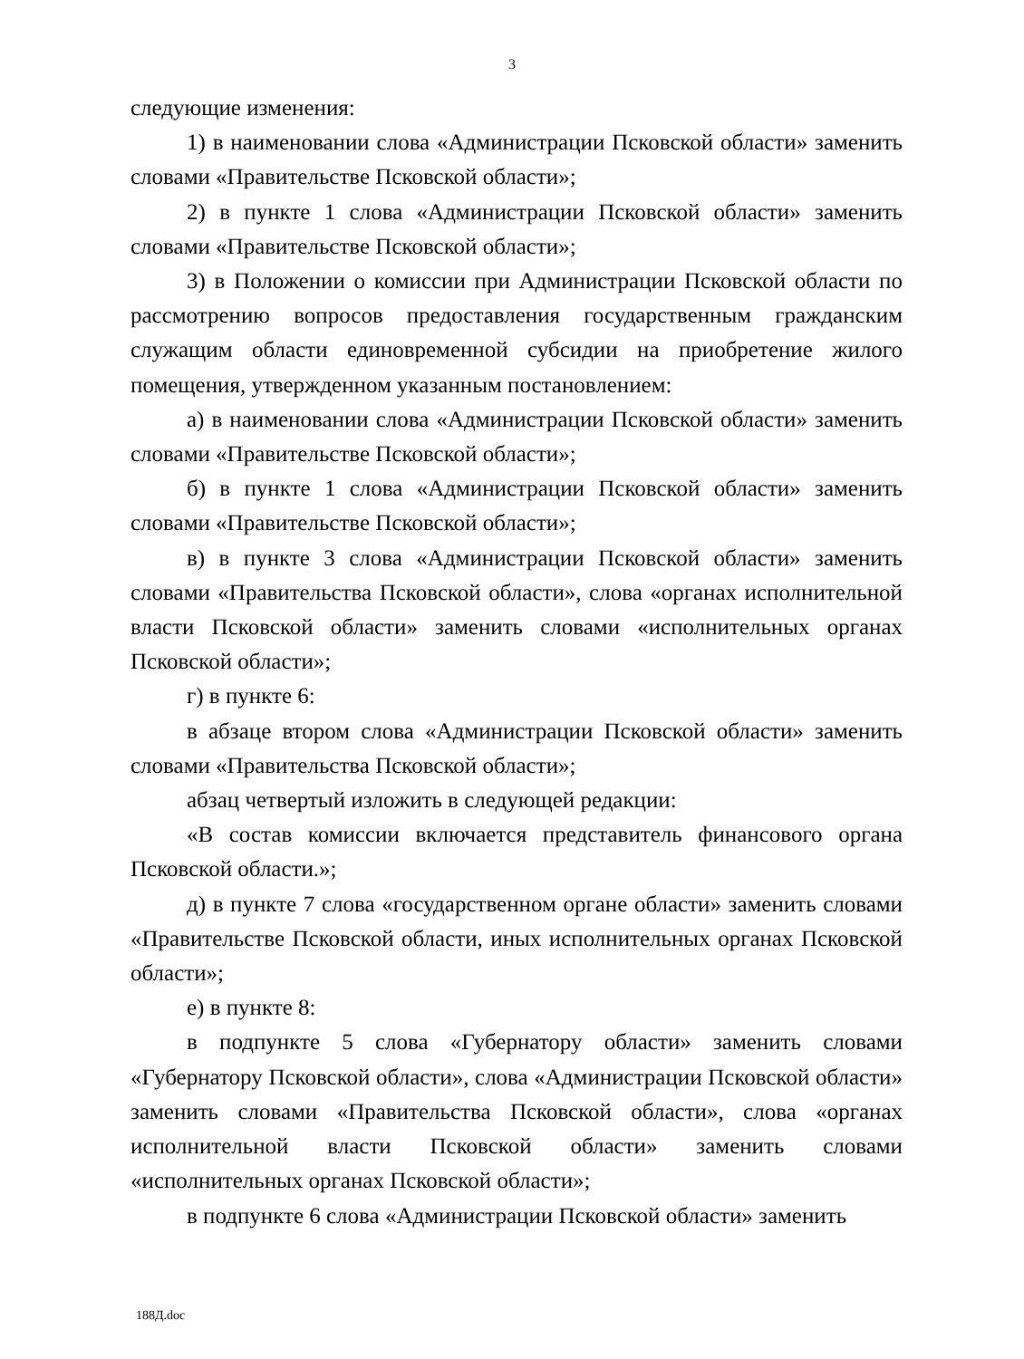3
следующие изменения:
1) в наименовании слова «Администрации Псковской области» заменить словами «Правительстве Псковской области»;
2) в пункте 1 слова «Администрации Псковской области» заменить словами «Правительстве Псковской области»;
3) в Положении о комиссии при Администрации Псковской области по рассмотрению вопросов предоставления государственным гражданским служащим области единовременной субсидии на приобретение жилого помещения, утвержденном указанным постановлением:
а) в наименовании слова «Администрации Псковской области» заменить словами «Правительстве Псковской области»;
б) в пункте 1 слова «Администрации Псковской области» заменить словами «Правительстве Псковской области»;
в) в пункте 3 слова «Администрации Псковской области» заменить словами «Правительства Псковской области», слова «органах исполнительной власти Псковской области» заменить словами «исполнительных органах Псковской области»;
г) в пункте 6:
в абзаце втором слова «Администрации Псковской области» заменить словами «Правительства Псковской области»;
абзац четвертый изложить в следующей редакции:
«В состав комиссии включается представитель финансового органа Псковской области.»;
д) в пункте 7 слова «государственном органе области» заменить словами «Правительстве Псковской области, иных исполнительных органах Псковской области»;
е) в пункте 8:
в подпункте 5 слова «Губернатору области» заменить словами «Губернатору Псковской области», слова «Администрации Псковской области» заменить словами «Правительства Псковской области», слова «органах исполнительной власти Псковской области» заменить словами «исполнительных органах Псковской области»;
в подпункте 6 слова «Администрации Псковской области» заменить
188Д.doc